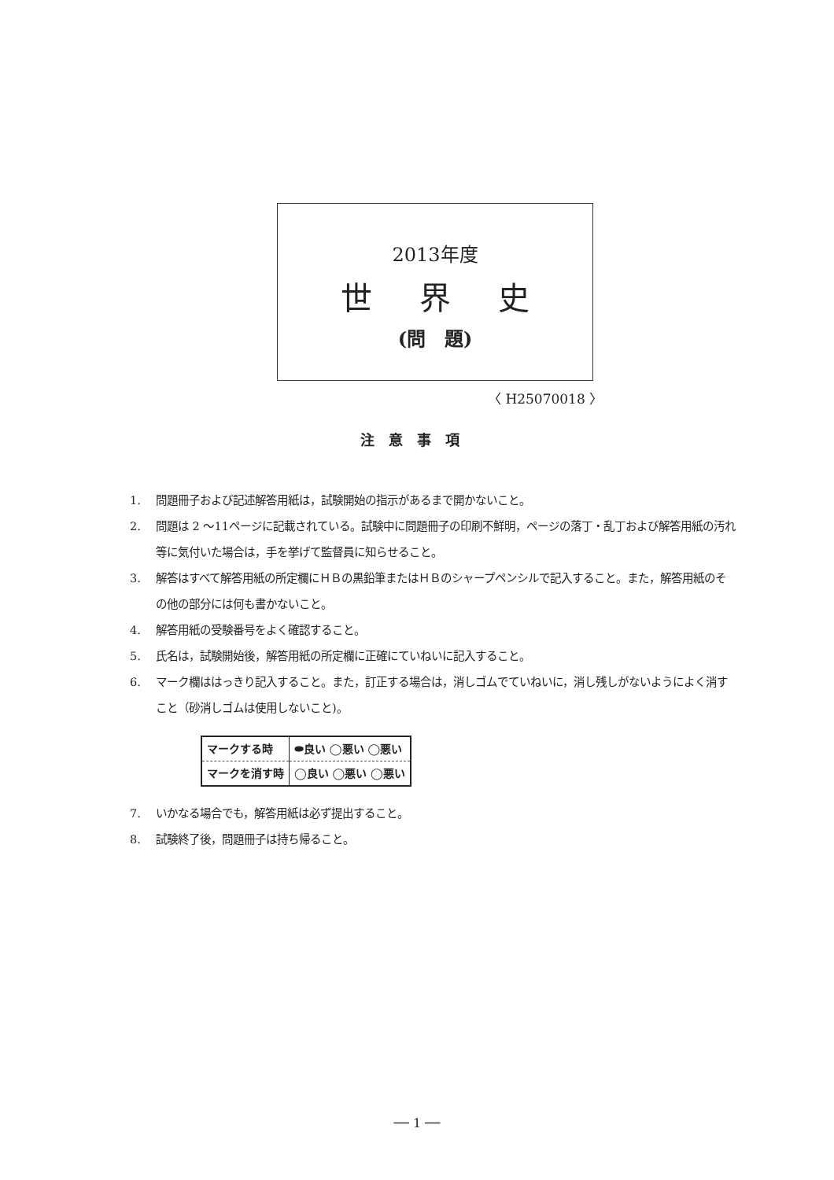2013年度
世界史
(問　題)
〈 H25070018 〉
注意事項
1. 問題冊子および記述解答用紙は，試験開始の指示があるまで開かないこと。
2. 問題は 2 ～11ページに記載されている。試験中に問題冊子の印刷不鮮明，ページの落丁・乱丁および解答用紙の汚れ等に気付いた場合は，手を挙げて監督員に知らせること。
3. 解答はすべて解答用紙の所定欄にＨＢの黒鉛筆またはＨＢのシャープペンシルで記入すること。また，解答用紙のその他の部分には何も書かないこと。
4. 解答用紙の受験番号をよく確認すること。
5. 氏名は，試験開始後，解答用紙の所定欄に正確にていねいに記入すること。
6. マーク欄ははっきり記入すること。また，訂正する場合は，消しゴムでていねいに，消し残しがないようによく消すこと（砂消しゴムは使用しないこと)。
| マークする時 | ⬬良い ◯悪い ◯悪い |
| マークを消す時 | ◯良い ◯悪い ◯悪い |
7. いかなる場合でも，解答用紙は必ず提出すること。
8. 試験終了後，問題冊子は持ち帰ること。
── 1 ──